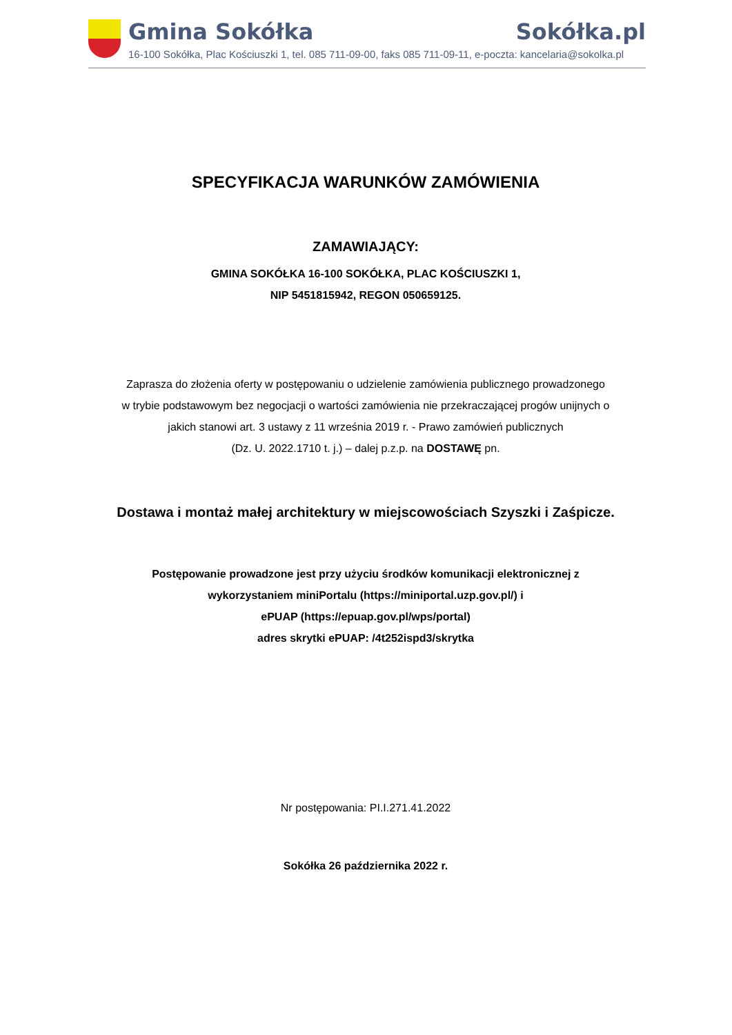Gmina Sokółka Sokółka.pl
16-100 Sokółka, Plac Kościuszki 1, tel. 085 711-09-00, faks 085 711-09-11, e-poczta: kancelaria@sokolka.pl
SPECYFIKACJA WARUNKÓW ZAMÓWIENIA
ZAMAWIAJĄCY:
GMINA SOKÓŁKA 16-100 SOKÓŁKA, PLAC KOŚCIUSZKI 1,
NIP 5451815942, REGON 050659125.
Zaprasza do złożenia oferty w postępowaniu o udzielenie zamówienia publicznego prowadzonego
w trybie podstawowym bez negocjacji o wartości zamówienia nie przekraczającej progów unijnych o
jakich stanowi art. 3 ustawy z 11 września 2019 r. - Prawo zamówień publicznych
(Dz. U. 2022.1710 t. j.) – dalej p.z.p. na DOSTAWĘ pn.
Dostawa i montaż małej architektury w miejscowościach Szyszki i Zaśpicze.
Postępowanie prowadzone jest przy użyciu środków komunikacji elektronicznej z
wykorzystaniem miniPortalu (https://miniportal.uzp.gov.pl/) i
ePUAP (https://epuap.gov.pl/wps/portal)
adres skrytki ePUAP: /4t252ispd3/skrytka
Nr postępowania: PI.I.271.41.2022
Sokółka 26 października 2022 r.